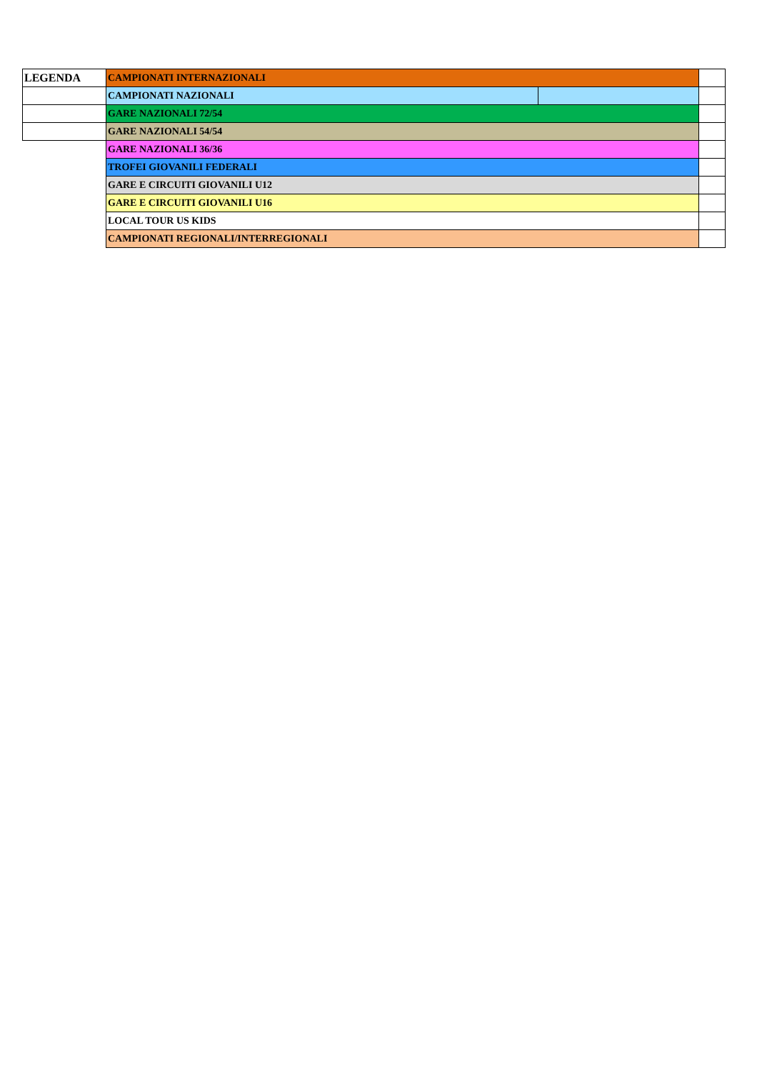| LEGENDA | CAMPIONATI INTERNAZIONALI | | |
| | CAMPIONATI NAZIONALI | | |
| | GARE NAZIONALI 72/54 | | |
| | GARE NAZIONALI 54/54 | | |
| | GARE NAZIONALI 36/36 | | |
| | TROFEI GIOVANILI FEDERALI | | |
| | GARE E CIRCUITI GIOVANILI U12 | | |
| | GARE E CIRCUITI GIOVANILI U16 | | |
| | LOCAL TOUR US KIDS | | |
| | CAMPIONATI REGIONALI/INTERREGIONALI | | |